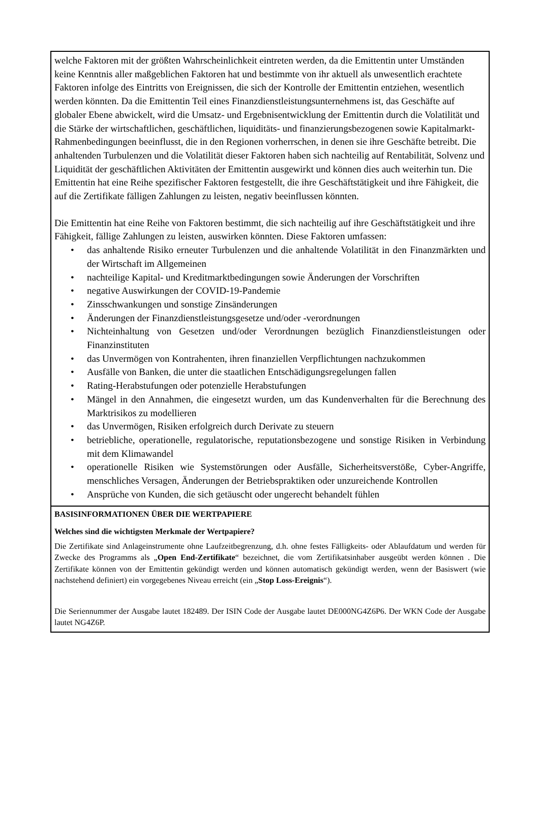welche Faktoren mit der größten Wahrscheinlichkeit eintreten werden, da die Emittentin unter Umständen keine Kenntnis aller maßgeblichen Faktoren hat und bestimmte von ihr aktuell als unwesentlich erachtete Faktoren infolge des Eintritts von Ereignissen, die sich der Kontrolle der Emittentin entziehen, wesentlich werden könnten. Da die Emittentin Teil eines Finanzdienstleistungsunternehmens ist, das Geschäfte auf globaler Ebene abwickelt, wird die Umsatz- und Ergebnisentwicklung der Emittentin durch die Volatilität und die Stärke der wirtschaftlichen, geschäftlichen, liquiditäts- und finanzierungsbezogenen sowie Kapitalmarkt-Rahmenbedingungen beeinflusst, die in den Regionen vorherrschen, in denen sie ihre Geschäfte betreibt. Die anhaltenden Turbulenzen und die Volatilität dieser Faktoren haben sich nachteilig auf Rentabilität, Solvenz und Liquidität der geschäftlichen Aktivitäten der Emittentin ausgewirkt und können dies auch weiterhin tun. Die Emittentin hat eine Reihe spezifischer Faktoren festgestellt, die ihre Geschäftstätigkeit und ihre Fähigkeit, die auf die Zertifikate fälligen Zahlungen zu leisten, negativ beeinflussen könnten.
Die Emittentin hat eine Reihe von Faktoren bestimmt, die sich nachteilig auf ihre Geschäftstätigkeit und ihre Fähigkeit, fällige Zahlungen zu leisten, auswirken könnten. Diese Faktoren umfassen:
• das anhaltende Risiko erneuter Turbulenzen und die anhaltende Volatilität in den Finanzmärkten und der Wirtschaft im Allgemeinen
• nachteilige Kapital- und Kreditmarktbedingungen sowie Änderungen der Vorschriften
• negative Auswirkungen der COVID-19-Pandemie
• Zinsschwankungen und sonstige Zinsänderungen
• Änderungen der Finanzdienstleistungsgesetze und/oder -verordnungen
• Nichteinhaltung von Gesetzen und/oder Verordnungen bezüglich Finanzdienstleistungen oder Finanzinstituten
• das Unvermögen von Kontrahenten, ihren finanziellen Verpflichtungen nachzukommen
• Ausfälle von Banken, die unter die staatlichen Entschädigungsregelungen fallen
• Rating-Herabstufungen oder potenzielle Herabstufungen
• Mängel in den Annahmen, die eingesetzt wurden, um das Kundenverhalten für die Berechnung des Marktrisikos zu modellieren
• das Unvermögen, Risiken erfolgreich durch Derivate zu steuern
• betriebliche, operationelle, regulatorische, reputationsbezogene und sonstige Risiken in Verbindung mit dem Klimawandel
• operationelle Risiken wie Systemstörungen oder Ausfälle, Sicherheitsverstöße, Cyber-Angriffe, menschliches Versagen, Änderungen der Betriebspraktiken oder unzureichende Kontrollen
• Ansprüche von Kunden, die sich getäuscht oder ungerecht behandelt fühlen
BASISINFORMATIONEN ÜBER DIE WERTPAPIERE
Welches sind die wichtigsten Merkmale der Wertpapiere?
Die Zertifikate sind Anlageinstrumente ohne Laufzeitbegrenzung, d.h. ohne festes Fälligkeits- oder Ablaufdatum und werden für Zwecke des Programms als „Open End-Zertifikate“ bezeichnet, die vom Zertifikatsinhaber ausgeübt werden können . Die Zertifikate können von der Emittentin gekündigt werden und können automatisch gekündigt werden, wenn der Basiswert (wie nachstehend definiert) ein vorgegebenes Niveau erreicht (ein „Stop Loss-Ereignis“).
Die Seriennummer der Ausgabe lautet 182489. Der ISIN Code der Ausgabe lautet DE000NG4Z6P6. Der WKN Code der Ausgabe lautet NG4Z6P.